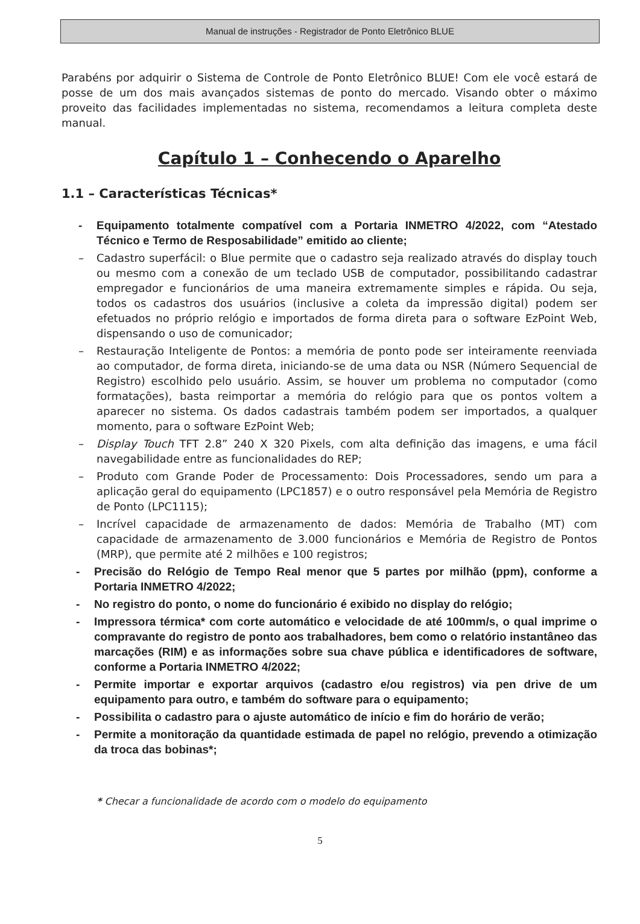Manual de instruções - Registrador de Ponto Eletrônico BLUE
Parabéns por adquirir o Sistema de Controle de Ponto Eletrônico BLUE! Com ele você estará de posse de um dos mais avançados sistemas de ponto do mercado. Visando obter o máximo proveito das facilidades implementadas no sistema, recomendamos a leitura completa deste manual.
Capítulo 1 – Conhecendo o Aparelho
1.1 – Características Técnicas*
- Equipamento totalmente compatível com a Portaria INMETRO 4/2022, com “Atestado Técnico e Termo de Resposabilidade” emitido ao cliente;
– Cadastro superfácil: o Blue permite que o cadastro seja realizado através do display touch ou mesmo com a conexão de um teclado USB de computador, possibilitando cadastrar empregador e funcionários de uma maneira extremamente simples e rápida. Ou seja, todos os cadastros dos usuários (inclusive a coleta da impressão digital) podem ser efetuados no próprio relógio e importados de forma direta para o software EzPoint Web, dispensando o uso de comunicador;
– Restauração Inteligente de Pontos: a memória de ponto pode ser inteiramente reenviada ao computador, de forma direta, iniciando-se de uma data ou NSR (Número Sequencial de Registro) escolhido pelo usuário. Assim, se houver um problema no computador (como formatações), basta reimportar a memória do relógio para que os pontos voltem a aparecer no sistema. Os dados cadastrais também podem ser importados, a qualquer momento, para o software EzPoint Web;
– Display Touch TFT 2.8” 240 X 320 Pixels, com alta definição das imagens, e uma fácil navegabilidade entre as funcionalidades do REP;
– Produto com Grande Poder de Processamento: Dois Processadores, sendo um para a aplicação geral do equipamento (LPC1857) e o outro responsável pela Memória de Registro de Ponto (LPC1115);
– Incrível capacidade de armazenamento de dados: Memória de Trabalho (MT) com capacidade de armazenamento de 3.000 funcionários e Memória de Registro de Pontos (MRP), que permite até 2 milhões e 100 registros;
- Precisão do Relógio de Tempo Real menor que 5 partes por milhão (ppm), conforme a Portaria INMETRO 4/2022;
- No registro do ponto, o nome do funcionário é exibido no display do relógio;
- Impressora térmica* com corte automático e velocidade de até 100mm/s, o qual imprime o compravante do registro de ponto aos trabalhadores, bem como o relatório instantâneo das marcações (RIM) e as informações sobre sua chave pública e identificadores de software, conforme a Portaria INMETRO 4/2022;
- Permite importar e exportar arquivos (cadastro e/ou registros) via pen drive de um equipamento para outro, e também do software para o equipamento;
- Possibilita o cadastro para o ajuste automático de início e fim do horário de verão;
- Permite a monitoração da quantidade estimada de papel no relógio, prevendo a otimização da troca das bobinas*;
* Checar a funcionalidade de acordo com o modelo do equipamento
5